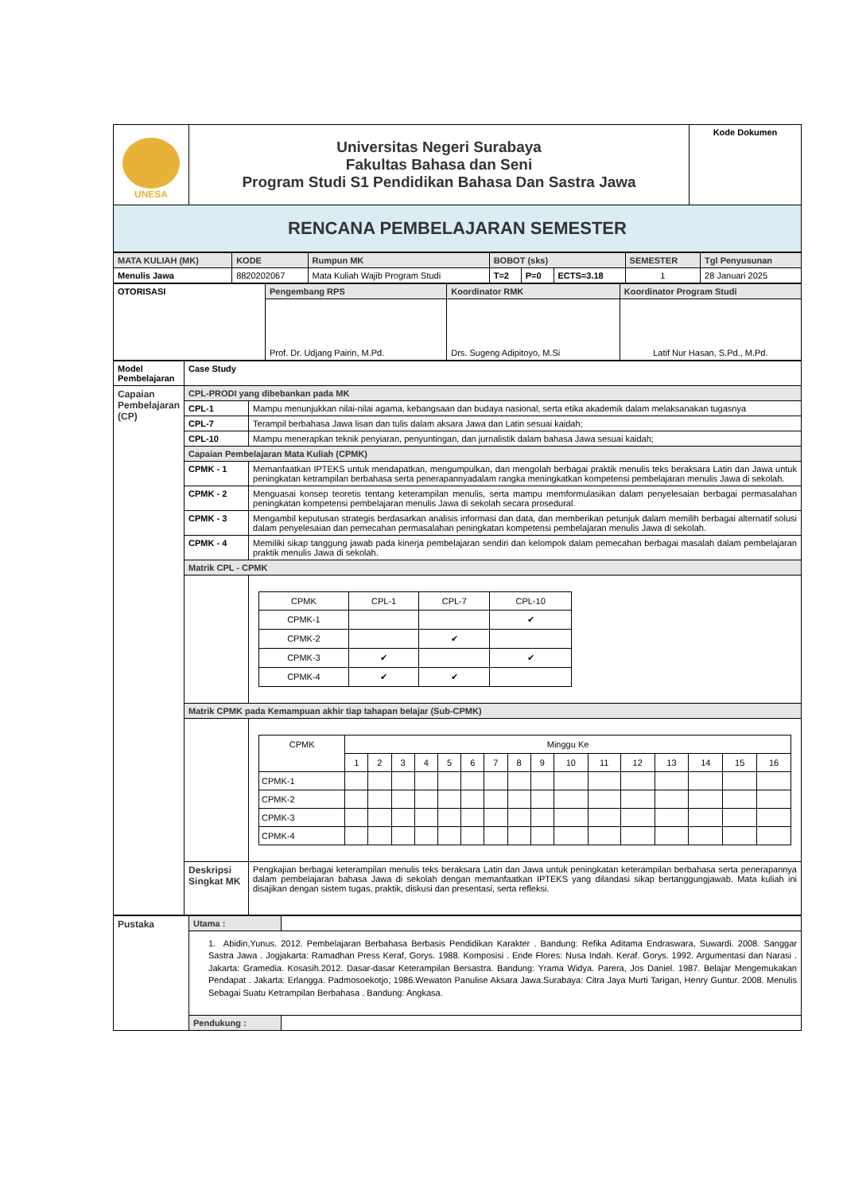| UNESA | Universitas Negeri Surabaya Fakultas Bahasa dan Seni Program Studi S1 Pendidikan Bahasa Dan Sastra Jawa | Kode Dokumen |
| RENCANA PEMBELAJARAN SEMESTER | | |
| MATA KULIAH (MK) | KODE | Rumpun MK | BOBOT (sks) | | | SEMESTER | Tgl Penyusunan |
| Menulis Jawa | 8820202067 | Mata Kuliah Wajib Program Studi | T=2 | P=0 | ECTS=3.18 | 1 | 28 Januari 2025 |
| OTORISASI | Pengembang RPS | Koordinator RMK | Koordinator Program Studi |
| | Prof. Dr. Udjang Pairin, M.Pd. | Drs. Sugeng Adipitoyo, M.Si | Latif Nur Hasan, S.Pd., M.Pd. |
| Model Pembelajaran | Case Study | |
| Capaian Pembelajaran (CP) | CPL-PRODI yang dibebankan pada MK | |
| | CPL-1 | Mampu menunjukkan nilai-nilai agama, kebangsaan dan budaya nasional, serta etika akademik dalam melaksanakan tugasnya |
| | CPL-7 | Terampil berbahasa Jawa lisan dan tulis dalam aksara Jawa dan Latin sesuai kaidah; |
| | CPL-10 | Mampu menerapkan teknik penyiaran, penyuntingan, dan jurnalistik dalam bahasa Jawa sesuai kaidah; |
| | Capaian Pembelajaran Mata Kuliah (CPMK) | |
| | CPMK - 1 | Memanfaatkan IPTEKS untuk mendapatkan, mengumpulkan, dan mengolah berbagai praktik menulis teks beraksara Latin dan Jawa untuk peningkatan ketrampilan berbahasa serta penerapannyadalam rangka meningkatkan kompetensi pembelajaran menulis Jawa di sekolah. |
| | CPMK - 2 | Menguasai konsep teoretis tentang keterampilan menulis, serta mampu memformulasikan dalam penyelesaian berbagai permasalahan peningkatan kompetensi pembelajaran menulis Jawa di sekolah secara prosedural. |
| | CPMK - 3 | Mengambil keputusan strategis berdasarkan analisis informasi dan data, dan memberikan petunjuk dalam memilih berbagai alternatif solusi dalam penyelesaian dan pemecahan permasalahan peningkatan kompetensi pembelajaran menulis Jawa di sekolah. |
| | CPMK - 4 | Memiliki sikap tanggung jawab pada kinerja pembelajaran sendiri dan kelompok dalam pemecahan berbagai masalah dalam pembelajaran praktik menulis Jawa di sekolah. |
| | Matrik CPL - CPMK | |
| | | / CPMK / CPL-1 / CPL-7 / CPL-10 / / CPMK-1 / / / ✔ / / CPMK-2 / / ✔ / / / CPMK-3 / ✔ / / ✔ / / CPMK-4 / ✔ / ✔ / / |
| | Matrik CPMK pada Kemampuan akhir tiap tahapan belajar (Sub-CPMK) | |
| | | / CPMK / Minggu Ke / / / / / / / / / / / / / / / / / / 1 / 2 / 3 / 4 / 5 / 6 / 7 / 8 / 9 / 10 / 11 / 12 / 13 / 14 / 15 / 16 / / CPMK-1 / / / / / / / / / / / / / / / / / / CPMK-2 / / / / / / / / / / / / / / / / / / CPMK-3 / / / / / / / / / / / / / / / / / / CPMK-4 / / / / / / / / / / / / / / / / / |
| | Deskripsi Singkat MK | Pengkajian berbagai keterampilan menulis teks beraksara Latin dan Jawa untuk peningkatan keterampilan berbahasa serta penerapannya dalam pembelajaran bahasa Jawa di sekolah dengan memanfaatkan IPTEKS yang dilandasi sikap bertanggungjawab. Mata kuliah ini disajikan dengan sistem tugas, praktik, diskusi dan presentasi, serta refleksi. |
| Pustaka | Utama : | |
| | 1. Abidin,Yunus. 2012. Pembelajaran Berbahasa Berbasis Pendidikan Karakter . Bandung: Refika Aditama Endraswara, Suwardi. 2008. Sanggar Sastra Jawa . Jogjakarta: Ramadhan Press Keraf, Gorys. 1988. Komposisi . Ende Flores: Nusa Indah. Keraf. Gorys. 1992. Argumentasi dan Narasi . Jakarta: Gramedia. Kosasih.2012. Dasar-dasar Keterampilan Bersastra. Bandung: Yrama Widya. Parera, Jos Daniel. 1987. Belajar Mengemukakan Pendapat . Jakarta: Erlangga. Padmosoekotjo, 1986.Wewaton Panulise Aksara Jawa.Surabaya: Citra Jaya Murti Tarigan, Henry Guntur. 2008. Menulis Sebagai Suatu Ketrampilan Berbahasa . Bandung: Angkasa. | |
| | Pendukung : | |